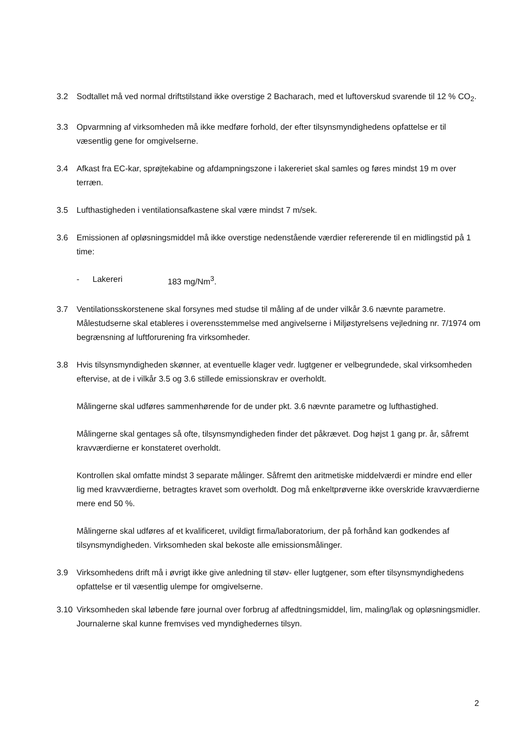3.2 Sodtallet må ved normal driftstilstand ikke overstige 2 Bacharach, med et luftoverskud svarende til 12 % CO<sub>2</sub>.
3.3 Opvarmning af virksomheden må ikke medføre forhold, der efter tilsynsmyndighedens opfattelse er til væsentlig gene for omgivelserne.
3.4 Afkast fra EC-kar, sprøjtekabine og afdampningszone i lakereriet skal samles og føres mindst 19 m over terræn.
3.5 Lufthastigheden i ventilationsafkastene skal være mindst 7 m/sek.
3.6 Emissionen af opløsningsmiddel må ikke overstige nedenstående værdier refererende til en midlingstid på 1 time:
- Lakereri 183 mg/Nm<sup>3</sup>.
3.7 Ventilationsskorstenene skal forsynes med studse til måling af de under vilkår 3.6 nævnte parametre. Målestudserne skal etableres i overensstemmelse med angivelserne i Miljøstyrelsens vejledning nr. 7/1974 om begrænsning af luftforurening fra virksomheder.
3.8 Hvis tilsynsmyndigheden skønner, at eventuelle klager vedr. lugtgener er velbegrundede, skal virksomheden eftervise, at de i vilkår 3.5 og 3.6 stillede emissionskrav er overholdt.
Målingerne skal udføres sammenhørende for de under pkt. 3.6 nævnte parametre og lufthastighed.
Målingerne skal gentages så ofte, tilsynsmyndigheden finder det påkrævet. Dog højst 1 gang pr. år, såfremt kravværdierne er konstateret overholdt.
Kontrollen skal omfatte mindst 3 separate målinger. Såfremt den aritmetiske middelværdi er mindre end eller lig med kravværdierne, betragtes kravet som overholdt. Dog må enkeltprøverne ikke overskride kravværdierne mere end 50 %.
Målingerne skal udføres af et kvalificeret, uvildigt firma/laboratorium, der på forhånd kan godkendes af tilsynsmyndigheden. Virksomheden skal bekoste alle emissionsmålinger.
3.9 Virksomhedens drift må i øvrigt ikke give anledning til støv- eller lugtgener, som efter tilsynsmyndighedens opfattelse er til væsentlig ulempe for omgivelserne.
3.10 Virksomheden skal løbende føre journal over forbrug af affedtningsmiddel, lim, maling/lak og opløsningsmidler. Journalerne skal kunne fremvises ved myndighedernes tilsyn.
2